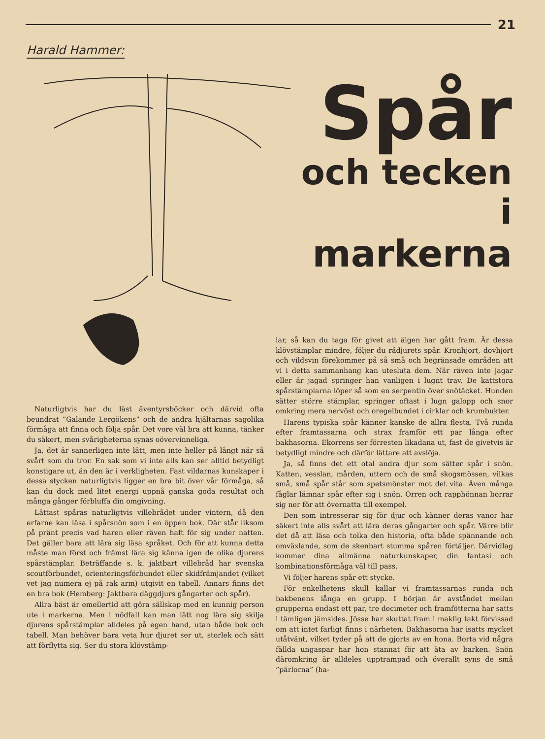21
Harald Hammer:
Spår
och tecken
i
markerna
Naturligtvis har du läst äventyrsböcker och därvid ofta beundrat ”Galande Lergökens” och de andra hjältarnas sagolika förmåga att finna och följa spår. Det vore väl bra att kunna, tänker du säkert, men svårigheterna synas oövervinneliga.
Ja, det är sannerligen inte lätt, men inte heller på långt när så svårt som du tror. En sak som vi inte alls kan ser alltid betydligt konstigare ut, än den är i verkligheten. Fast vildarnas kunskaper i dessa stycken naturligtvis ligger en bra bit över vår förmåga, så kan du dock med litet energi uppnå ganska goda resultat och många gånger förbluffa din omgivning.
Lättast spåras naturligtvis villebrådet under vintern, då den erfarne kan läsa i spårsnön som i en öppen bok. Där står liksom på pränt precis vad haren eller räven haft för sig under natten. Det gäller bara att lära sig läsa språket. Och för att kunna detta måste man först och främst lära sig känna igen de olika djurens spårstämplar. Beträffande s. k. jaktbart villebråd har svenska scoutförbundet, orienteringsförbundet eller skidfrämjandet (vilket vet jag numera ej på rak arm) utgivit en tabell. Annars finns det en bra bok (Hemberg: Jaktbara däggdjurs gångarter och spår).
Allra bäst är emellertid att göra sällskap med en kunnig person ute i markerna. Men i nödfall kan man lätt nog lära sig skilja djurens spårstämplar alldeles på egen hand, utan både bok och tabell. Man behöver bara veta hur djuret ser ut, storlek och sätt att förflytta sig. Ser du stora klövstämp-
lar, så kan du taga för givet att älgen har gått fram. Är dessa klövstämplar mindre, följer du rådjurets spår. Kronhjort, dovhjort och vildsvin förekommer på så små och begränsade områden att vi i detta sammanhang kan utesluta dem. När räven inte jagar eller är jagad springer han vanligen i lugnt trav. De kattstora spårstämplarna löper så som en serpentin över snötäcket. Hunden sätter större stämplar, springer oftast i lugn galopp och snor omkring mera nervöst och oregelbundet i cirklar och krumbukter.
Harens typiska spår känner kanske de allra flesta. Två runda efter framtassarna och strax framför ett par långa efter bakhasorna. Ekorrens ser förresten likadana ut, fast de givetvis är betydligt mindre och därför lättare att avslöja.
Ja, så finns det ett otal andra djur som sätter spår i snön. Katten, vesslan, mården, uttern och de små skogsmössen, vilkas små, små spår står som spetsmönster mot det vita. Även många fåglar lämnar spår efter sig i snön. Orren och rapphönnan borrar sig ner för att övernatta till exempel.
Den som intresserar sig för djur och känner deras vanor har säkert inte alls svårt att lära deras gångarter och spår. Värre blir det då att läsa och tolka den historia, ofta både spännande och omväxlande, som de skenbart stumma spåren förtäljer. Därvidlag kommer dina allmänna naturkunskaper, din fantasi och kombinationsförmåga väl till pass.
Vi följer harens spår ett stycke.
För enkelhetens skull kallar vi framtassarnas runda och bakbenens långa en grupp. I början är avståndet mellan grupperna endast ett par, tre decimeter och framfötterna har satts i tämligen jämsides. Jösse har skuttat fram i maklig takt förvissad om att intet farligt finns i närheten. Bakhasorna har isatts mycket utåtvänt, vilket tyder på att de gjorts av en hona. Borta vid några fällda ungaspar har hon stannat för att äta av barken. Snön däromkring är alldeles upptrampad och överallt syns de små ”pärlorna” (ha-